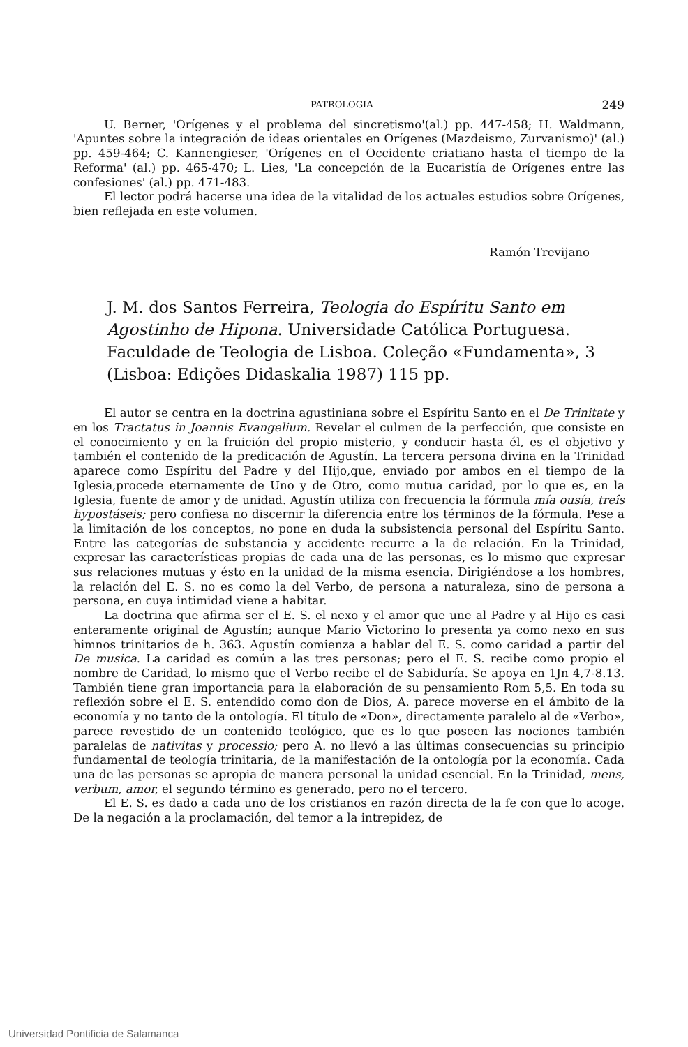PATROLOGIA 249
U. Berner, 'Orígenes y el problema del sincretismo'(al.) pp. 447-458; H. Waldmann, 'Apuntes sobre la integración de ideas orientales en Orígenes (Mazdeismo, Zurvanismo)' (al.) pp. 459-464; C. Kannengieser, 'Orígenes en el Occidente criatiano hasta el tiempo de la Reforma' (al.) pp. 465-470; L. Lies, 'La concepción de la Eucaristía de Orígenes entre las confesiones' (al.) pp. 471-483.
El lector podrá hacerse una idea de la vitalidad de los actuales estudios sobre Orígenes, bien reflejada en este volumen.
Ramón Trevijano
J. M. dos Santos Ferreira, Teologia do Espíritu Santo em Agostinho de Hipona. Universidade Católica Portuguesa. Faculdade de Teologia de Lisboa. Coleção «Fundamenta», 3 (Lisboa: Edições Didaskalia 1987) 115 pp.
El autor se centra en la doctrina agustiniana sobre el Espíritu Santo en el De Trinitate y en los Tractatus in Joannis Evangelium. Revelar el culmen de la perfección, que consiste en el conocimiento y en la fruición del propio misterio, y conducir hasta él, es el objetivo y también el contenido de la predicación de Agustín. La tercera persona divina en la Trinidad aparece como Espíritu del Padre y del Hijo,que, enviado por ambos en el tiempo de la Iglesia,procede eternamente de Uno y de Otro, como mutua caridad, por lo que es, en la Iglesia, fuente de amor y de unidad. Agustín utiliza con frecuencia la fórmula mía ousía, treîs hypostáseis; pero confiesa no discernir la diferencia entre los términos de la fórmula. Pese a la limitación de los conceptos, no pone en duda la subsistencia personal del Espíritu Santo. Entre las categorías de substancia y accidente recurre a la de relación. En la Trinidad, expresar las características propias de cada una de las personas, es lo mismo que expresar sus relaciones mutuas y ésto en la unidad de la misma esencia. Dirigiéndose a los hombres, la relación del E. S. no es como la del Verbo, de persona a naturaleza, sino de persona a persona, en cuya intimidad viene a habitar.
La doctrina que afirma ser el E. S. el nexo y el amor que une al Padre y al Hijo es casi enteramente original de Agustín; aunque Mario Victorino lo presenta ya como nexo en sus himnos trinitarios de h. 363. Agustín comienza a hablar del E. S. como caridad a partir del De musica. La caridad es común a las tres personas; pero el E. S. recibe como propio el nombre de Caridad, lo mismo que el Verbo recibe el de Sabiduría. Se apoya en 1Jn 4,7-8.13. También tiene gran importancia para la elaboración de su pensamiento Rom 5,5. En toda su reflexión sobre el E. S. entendido como don de Dios, A. parece moverse en el ámbito de la economía y no tanto de la ontología. El título de «Don», directamente paralelo al de «Verbo», parece revestido de un contenido teológico, que es lo que poseen las nociones también paralelas de nativitas y processio; pero A. no llevó a las últimas consecuencias su principio fundamental de teología trinitaria, de la manifestación de la ontología por la economía. Cada una de las personas se apropia de manera personal la unidad esencial. En la Trinidad, mens, verbum, amor, el segundo término es generado, pero no el tercero.
El E. S. es dado a cada uno de los cristianos en razón directa de la fe con que lo acoge. De la negación a la proclamación, del temor a la intrepidez, de
Universidad Pontificia de Salamanca